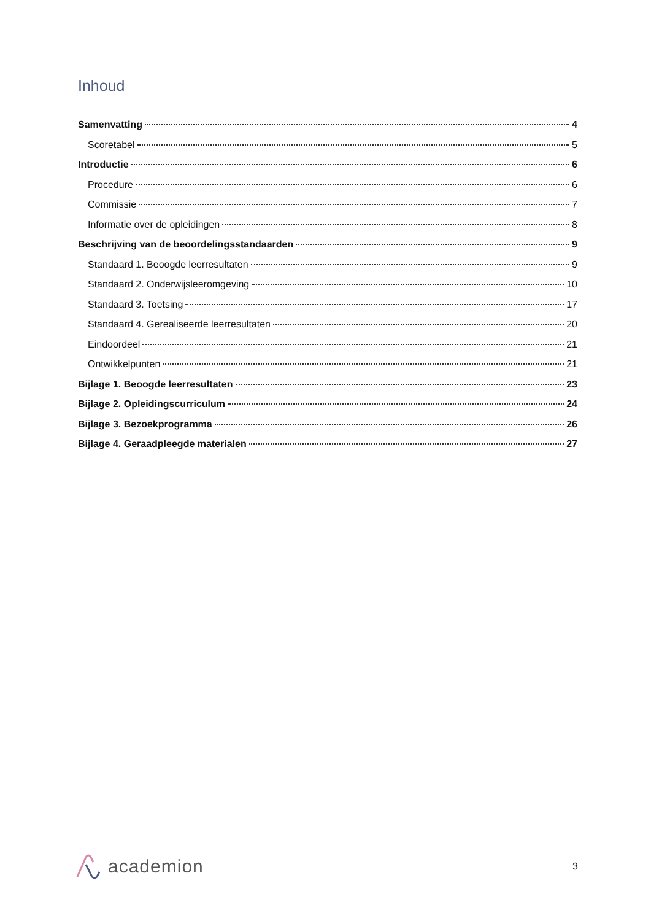Inhoud
Samenvatting 4
Scoretabel 5
Introductie 6
Procedure 6
Commissie 7
Informatie over de opleidingen 8
Beschrijving van de beoordelingsstandaarden 9
Standaard 1. Beoogde leerresultaten 9
Standaard 2. Onderwijsleeromgeving 10
Standaard 3. Toetsing 17
Standaard 4. Gerealiseerde leerresultaten 20
Eindoordeel 21
Ontwikkelpunten 21
Bijlage 1. Beoogde leerresultaten 23
Bijlage 2. Opleidingscurriculum 24
Bijlage 3. Bezoekprogramma 26
Bijlage 4. Geraadpleegde materialen 27
academion
3